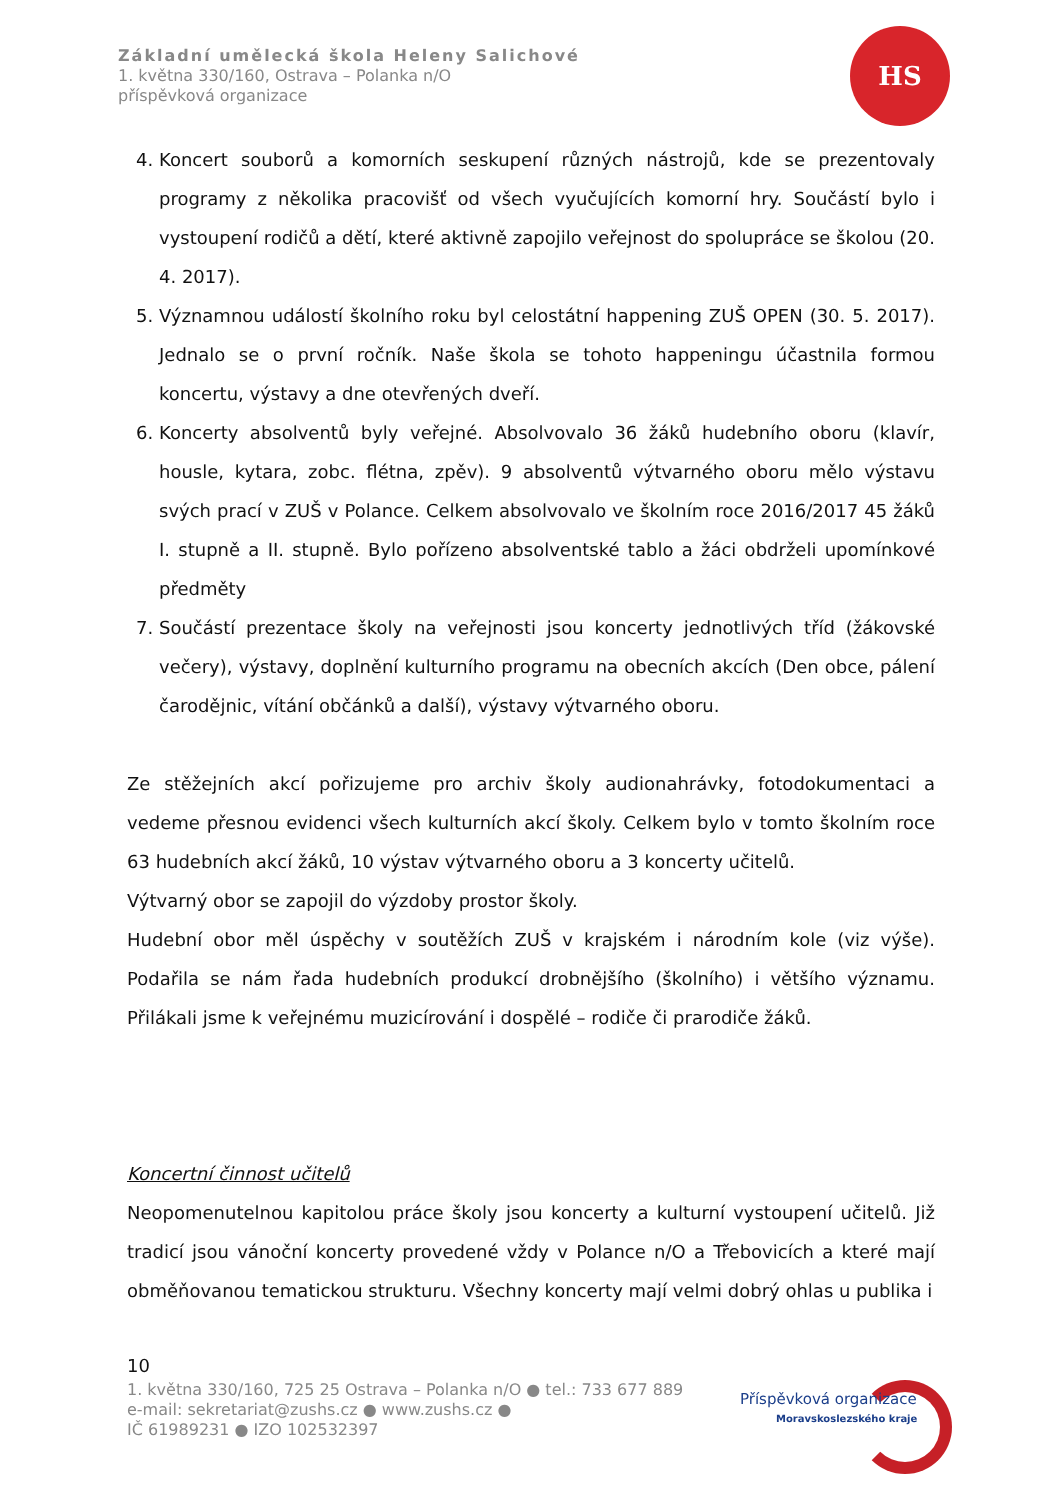Základní umělecká škola Heleny Salichové
1. května 330/160, Ostrava – Polanka n/O
příspěvková organizace
HS
4. Koncert souborů a komorních seskupení různých nástrojů, kde se prezentovaly programy z několika pracovišť od všech vyučujících komorní hry. Součástí bylo i vystoupení rodičů a dětí, které aktivně zapojilo veřejnost do spolupráce se školou (20. 4. 2017).
5. Významnou událostí školního roku byl celostátní happening ZUŠ OPEN (30. 5. 2017). Jednalo se o první ročník. Naše škola se tohoto happeningu účastnila formou koncertu, výstavy a dne otevřených dveří.
6. Koncerty absolventů byly veřejné. Absolvovalo 36 žáků hudebního oboru (klavír, housle, kytara, zobc. flétna, zpěv). 9 absolventů výtvarného oboru mělo výstavu svých prací v ZUŠ v Polance. Celkem absolvovalo ve školním roce 2016/2017 45 žáků I. stupně a II. stupně. Bylo pořízeno absolventské tablo a žáci obdrželi upomínkové předměty
7. Součástí prezentace školy na veřejnosti jsou koncerty jednotlivých tříd (žákovské večery), výstavy, doplnění kulturního programu na obecních akcích (Den obce, pálení čarodějnic, vítání občánků a další), výstavy výtvarného oboru.
Ze stěžejních akcí pořizujeme pro archiv školy audionahrávky, fotodokumentaci a vedeme přesnou evidenci všech kulturních akcí školy. Celkem bylo v tomto školním roce 63 hudebních akcí žáků, 10 výstav výtvarného oboru a 3 koncerty učitelů.
Výtvarný obor se zapojil do výzdoby prostor školy.
Hudební obor měl úspěchy v soutěžích ZUŠ v krajském i národním kole (viz výše). Podařila se nám řada hudebních produkcí drobnějšího (školního) i většího významu. Přilákali jsme k veřejnému muzicírování i dospělé – rodiče či prarodiče žáků.
Koncertní činnost učitelů
Neopomenutelnou kapitolou práce školy jsou koncerty a kulturní vystoupení učitelů. Již tradicí jsou vánoční koncerty provedené vždy v Polance n/O a Třebovicích a které mají obměňovanou tematickou strukturu. Všechny koncerty mají velmi dobrý ohlas u publika i
10
1. května 330/160, 725 25 Ostrava – Polanka n/O ● tel.: 733 677 889
e-mail: sekretariat@zushs.cz ● www.zushs.cz ●
IČ 61989231 ● IZO 102532397
Příspěvková organizace
Moravskoslezského kraje